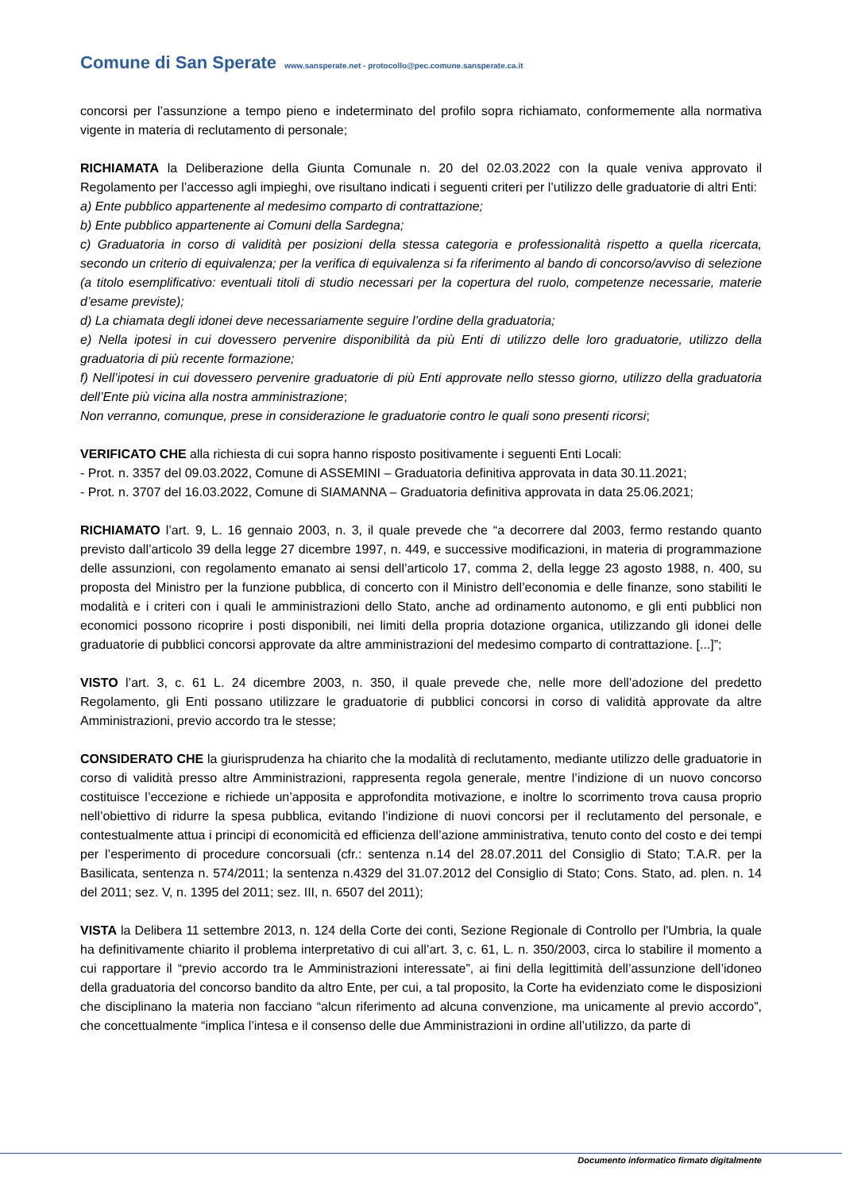Comune di San Sperate www.sansperate.net - protocollo@pec.comune.sansperate.ca.it
concorsi per l’assunzione a tempo pieno e indeterminato del profilo sopra richiamato, conformemente alla normativa vigente in materia di reclutamento di personale;
RICHIAMATA la Deliberazione della Giunta Comunale n. 20 del 02.03.2022 con la quale veniva approvato il Regolamento per l’accesso agli impieghi, ove risultano indicati i seguenti criteri per l’utilizzo delle graduatorie di altri Enti:
a) Ente pubblico appartenente al medesimo comparto di contrattazione;
b) Ente pubblico appartenente ai Comuni della Sardegna;
c) Graduatoria in corso di validità per posizioni della stessa categoria e professionalità rispetto a quella ricercata, secondo un criterio di equivalenza; per la verifica di equivalenza si fa riferimento al bando di concorso/avviso di selezione (a titolo esemplificativo: eventuali titoli di studio necessari per la copertura del ruolo, competenze necessarie, materie d’esame previste);
d) La chiamata degli idonei deve necessariamente seguire l’ordine della graduatoria;
e) Nella ipotesi in cui dovessero pervenire disponibilità da più Enti di utilizzo delle loro graduatorie, utilizzo della graduatoria di più recente formazione;
f) Nell’ipotesi in cui dovessero pervenire graduatorie di più Enti approvate nello stesso giorno, utilizzo della graduatoria dell’Ente più vicina alla nostra amministrazione;
Non verranno, comunque, prese in considerazione le graduatorie contro le quali sono presenti ricorsi;
VERIFICATO CHE alla richiesta di cui sopra hanno risposto positivamente i seguenti Enti Locali:
- Prot. n. 3357 del 09.03.2022, Comune di ASSEMINI – Graduatoria definitiva approvata in data 30.11.2021;
- Prot. n. 3707 del 16.03.2022, Comune di SIAMANNA – Graduatoria definitiva approvata in data 25.06.2021;
RICHIAMATO l’art. 9, L. 16 gennaio 2003, n. 3, il quale prevede che “a decorrere dal 2003, fermo restando quanto previsto dall’articolo 39 della legge 27 dicembre 1997, n. 449, e successive modificazioni, in materia di programmazione delle assunzioni, con regolamento emanato ai sensi dell’articolo 17, comma 2, della legge 23 agosto 1988, n. 400, su proposta del Ministro per la funzione pubblica, di concerto con il Ministro dell’economia e delle finanze, sono stabiliti le modalità e i criteri con i quali le amministrazioni dello Stato, anche ad ordinamento autonomo, e gli enti pubblici non economici possono ricoprire i posti disponibili, nei limiti della propria dotazione organica, utilizzando gli idonei delle graduatorie di pubblici concorsi approvate da altre amministrazioni del medesimo comparto di contrattazione. [...]”;
VISTO l’art. 3, c. 61 L. 24 dicembre 2003, n. 350, il quale prevede che, nelle more dell’adozione del predetto Regolamento, gli Enti possano utilizzare le graduatorie di pubblici concorsi in corso di validità approvate da altre Amministrazioni, previo accordo tra le stesse;
CONSIDERATO CHE la giurisprudenza ha chiarito che la modalità di reclutamento, mediante utilizzo delle graduatorie in corso di validità presso altre Amministrazioni, rappresenta regola generale, mentre l’indizione di un nuovo concorso costituisce l’eccezione e richiede un’apposita e approfondita motivazione, e inoltre lo scorrimento trova causa proprio nell’obiettivo di ridurre la spesa pubblica, evitando l’indizione di nuovi concorsi per il reclutamento del personale, e contestualmente attua i principi di economicità ed efficienza dell’azione amministrativa, tenuto conto del costo e dei tempi per l’esperimento di procedure concorsuali (cfr.: sentenza n.14 del 28.07.2011 del Consiglio di Stato; T.A.R. per la Basilicata, sentenza n. 574/2011; la sentenza n.4329 del 31.07.2012 del Consiglio di Stato; Cons. Stato, ad. plen. n. 14 del 2011; sez. V, n. 1395 del 2011; sez. III, n. 6507 del 2011);
VISTA la Delibera 11 settembre 2013, n. 124 della Corte dei conti, Sezione Regionale di Controllo per l'Umbria, la quale ha definitivamente chiarito il problema interpretativo di cui all’art. 3, c. 61, L. n. 350/2003, circa lo stabilire il momento a cui rapportare il “previo accordo tra le Amministrazioni interessate”, ai fini della legittimità dell’assunzione dell’idoneo della graduatoria del concorso bandito da altro Ente, per cui, a tal proposito, la Corte ha evidenziato come le disposizioni che disciplinano la materia non facciano “alcun riferimento ad alcuna convenzione, ma unicamente al previo accordo”, che concettualmente “implica l’intesa e il consenso delle due Amministrazioni in ordine all’utilizzo, da parte di
Documento informatico firmato digitalmente